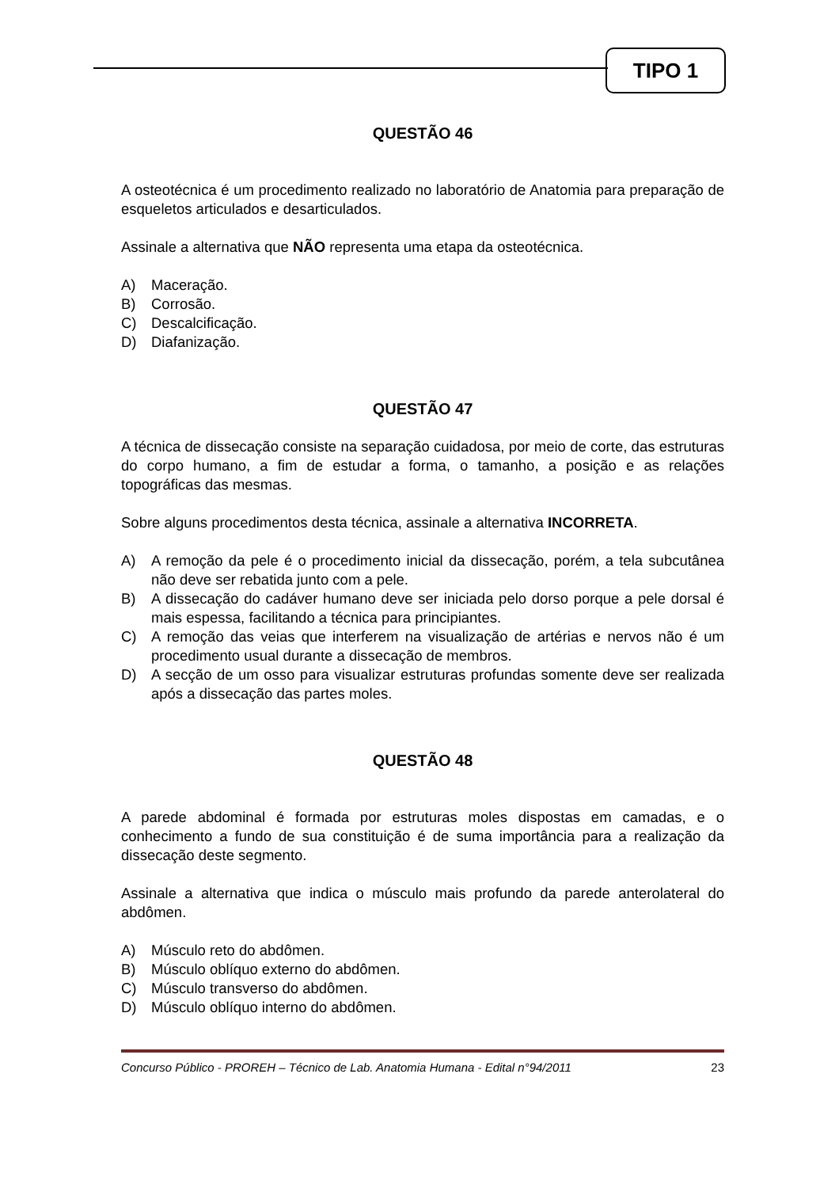TIPO 1
QUESTÃO 46
A osteotécnica é um procedimento realizado no laboratório de Anatomia para preparação de esqueletos articulados e desarticulados.
Assinale a alternativa que NÃO representa uma etapa da osteotécnica.
A) Maceração.
B) Corrosão.
C) Descalcificação.
D) Diafanização.
QUESTÃO 47
A técnica de dissecação consiste na separação cuidadosa, por meio de corte, das estruturas do corpo humano, a fim de estudar a forma, o tamanho, a posição e as relações topográficas das mesmas.
Sobre alguns procedimentos desta técnica, assinale a alternativa INCORRETA.
A) A remoção da pele é o procedimento inicial da dissecação, porém, a tela subcutânea não deve ser rebatida junto com a pele.
B) A dissecação do cadáver humano deve ser iniciada pelo dorso porque a pele dorsal é mais espessa, facilitando a técnica para principiantes.
C) A remoção das veias que interferem na visualização de artérias e nervos não é um procedimento usual durante a dissecação de membros.
D) A secção de um osso para visualizar estruturas profundas somente deve ser realizada após a dissecação das partes moles.
QUESTÃO 48
A parede abdominal é formada por estruturas moles dispostas em camadas, e o conhecimento a fundo de sua constituição é de suma importância para a realização da dissecação deste segmento.
Assinale a alternativa que indica o músculo mais profundo da parede anterolateral do abdômen.
A) Músculo reto do abdômen.
B) Músculo oblíquo externo do abdômen.
C) Músculo transverso do abdômen.
D) Músculo oblíquo interno do abdômen.
Concurso Público - PROREH – Técnico de Lab. Anatomia Humana - Edital n°94/2011 23